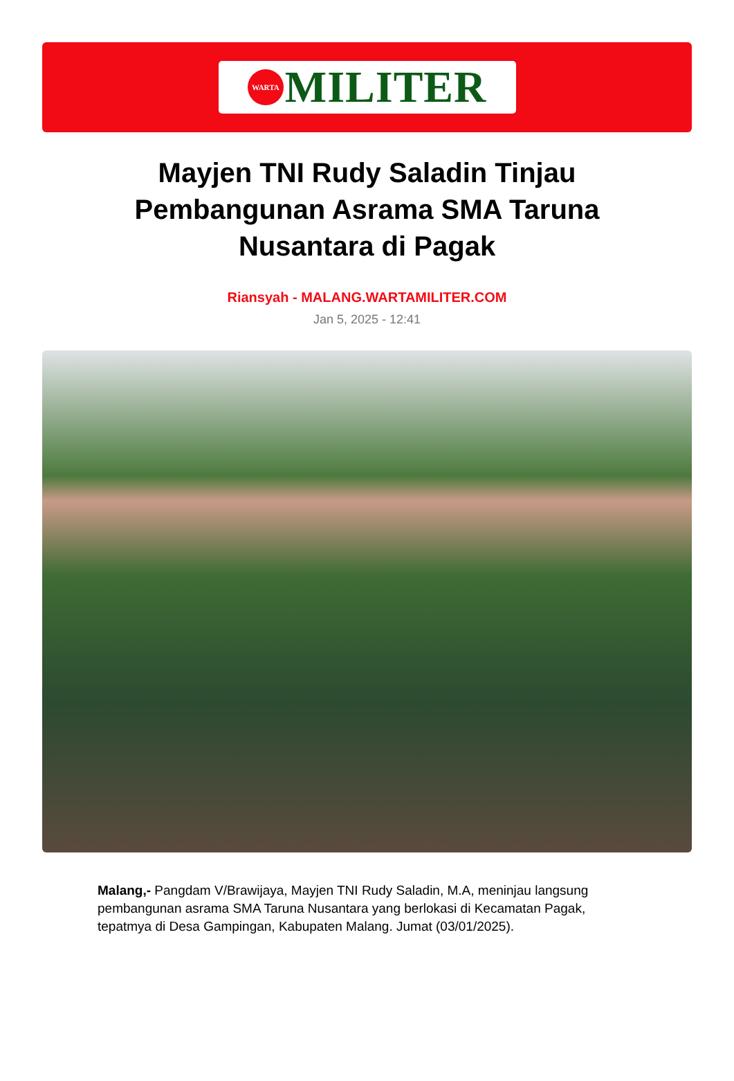WARTA
MILITER
Mayjen TNI Rudy Saladin Tinjau Pembangunan Asrama SMA Taruna Nusantara di Pagak
Riansyah - MALANG.WARTAMILITER.COM
Jan 5, 2025 - 12:41
Malang,- Pangdam V/Brawijaya, Mayjen TNI Rudy Saladin, M.A, meninjau langsung pembangunan asrama SMA Taruna Nusantara yang berlokasi di Kecamatan Pagak, tepatmya di Desa Gampingan, Kabupaten Malang. Jumat (03/01/2025).